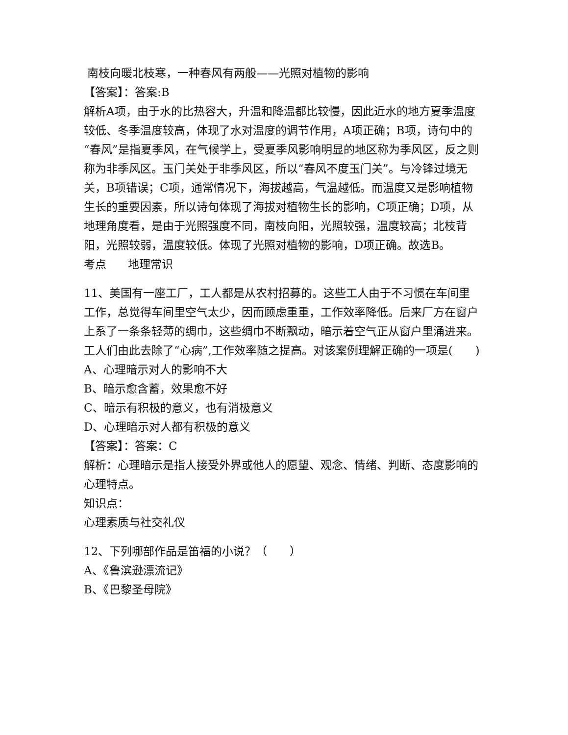南枝向暖北枝寒，一种春风有两般——光照对植物的影响
【答案】：答案:B
解析A项，由于水的比热容大，升温和降温都比较慢，因此近水的地方夏季温度较低、冬季温度较高，体现了水对温度的调节作用，A项正确；B项，诗句中的“春风”是指夏季风，在气候学上，受夏季风影响明显的地区称为季风区，反之则称为非季风区。玉门关处于非季风区，所以“春风不度玉门关”。与冷锋过境无关，B项错误；C项，通常情况下，海拔越高，气温越低。而温度又是影响植物生长的重要因素，所以诗句体现了海拔对植物生长的影响，C项正确；D项，从地理角度看，是由于光照强度不同，南枝向阳，光照较强，温度较高；北枝背阳，光照较弱，温度较低。体现了光照对植物的影响，D项正确。故选B。
考点 地理常识
11、美国有一座工厂，工人都是从农村招募的。这些工人由于不习惯在车间里工作，总觉得车间里空气太少，因而顾虑重重，工作效率降低。后来厂方在窗户上系了一条条轻薄的绸巾，这些绸巾不断飘动，暗示着空气正从窗户里涌进来。工人们由此去除了“心病”,工作效率随之提高。对该案例理解正确的一项是(　　)
A、心理暗示对人的影响不大
B、暗示愈含蓄，效果愈不好
C、暗示有积极的意义，也有消极意义
D、心理暗示对人都有积极的意义
【答案】：答案：C
解析：心理暗示是指人接受外界或他人的愿望、观念、情绪、判断、态度影响的心理特点。
知识点：
心理素质与社交礼仪
12、下列哪部作品是笛福的小说？（　　）
A、《鲁滨逊漂流记》
B、《巴黎圣母院》